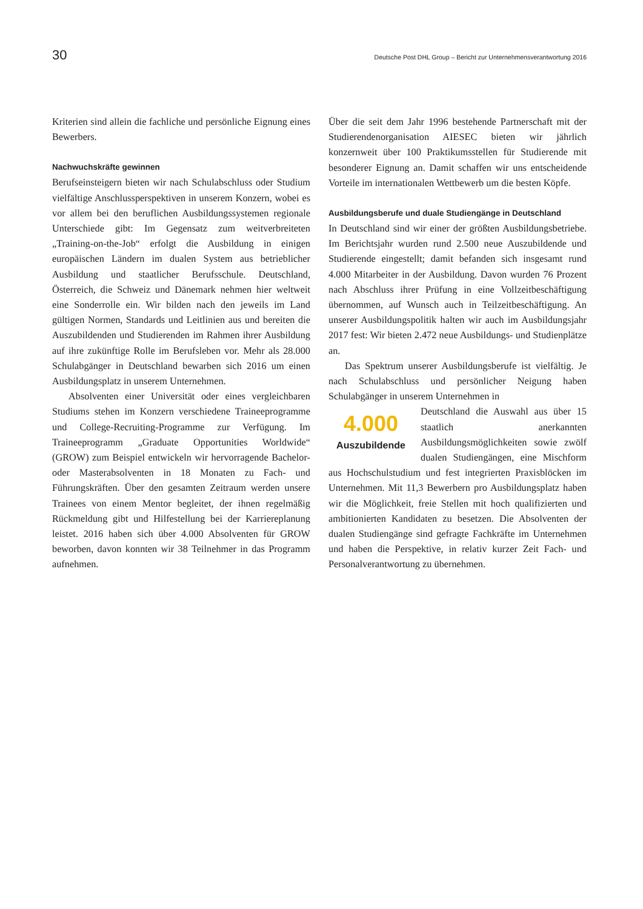30 Deutsche Post DHL Group – Bericht zur Unternehmensverantwortung 2016
Kriterien sind allein die fachliche und persönliche Eignung eines Bewerbers.
Nachwuchskräfte gewinnen
Berufseinsteigern bieten wir nach Schulabschluss oder Studium vielfältige Anschlussperspektiven in unserem Konzern, wobei es vor allem bei den beruflichen Ausbildungssystemen regionale Unterschiede gibt: Im Gegensatz zum weitverbreiteten „Training-on-the-Job“ erfolgt die Ausbildung in einigen europäischen Ländern im dualen System aus betrieblicher Ausbildung und staatlicher Berufsschule. Deutschland, Österreich, die Schweiz und Dänemark nehmen hier weltweit eine Sonderrolle ein. Wir bilden nach den jeweils im Land gültigen Normen, Standards und Leitlinien aus und bereiten die Auszubildenden und Studierenden im Rahmen ihrer Ausbildung auf ihre zukünftige Rolle im Berufsleben vor. Mehr als 28.000 Schulabgänger in Deutschland bewarben sich 2016 um einen Ausbildungsplatz in unserem Unternehmen.
Absolventen einer Universität oder eines vergleichbaren Studiums stehen im Konzern verschiedene Traineeprogramme und College-Recruiting-Programme zur Verfügung. Im Traineeprogramm „Graduate Opportunities Worldwide“ (GROW) zum Beispiel entwickeln wir hervorragende Bachelor- oder Masterabsolventen in 18 Monaten zu Fach- und Führungskräften. Über den gesamten Zeitraum werden unsere Trainees von einem Mentor begleitet, der ihnen regelmäßig Rückmeldung gibt und Hilfestellung bei der Karriereplanung leistet. 2016 haben sich über 4.000 Absolventen für GROW beworben, davon konnten wir 38 Teilnehmer in das Programm aufnehmen.
Über die seit dem Jahr 1996 bestehende Partnerschaft mit der Studierendenorganisation AIESEC bieten wir jährlich konzernweit über 100 Praktikumsstellen für Studierende mit besonderer Eignung an. Damit schaffen wir uns entscheidende Vorteile im internationalen Wettbewerb um die besten Köpfe.
Ausbildungsberufe und duale Studiengänge in Deutschland
In Deutschland sind wir einer der größten Ausbildungsbetriebe. Im Berichtsjahr wurden rund 2.500 neue Auszubildende und Studierende eingestellt; damit befanden sich insgesamt rund 4.000 Mitarbeiter in der Ausbildung. Davon wurden 76 Prozent nach Abschluss ihrer Prüfung in eine Vollzeitbeschäftigung übernommen, auf Wunsch auch in Teilzeitbeschäftigung. An unserer Ausbildungspolitik halten wir auch im Ausbildungsjahr 2017 fest: Wir bieten 2.472 neue Ausbildungs- und Studienplätze an.
Das Spektrum unserer Ausbildungsberufe ist vielfältig. Je nach Schulabschluss und persönlicher Neigung haben Schulabgänger in unserem Unternehmen in
4.000
Auszubildende
Deutschland die Auswahl aus über 15 staatlich anerkannten Ausbildungsmöglichkeiten sowie zwölf dualen Studiengängen, eine Mischform aus Hochschulstudium und fest integrierten Praxisblöcken im Unternehmen. Mit 11,3 Bewerbern pro Ausbildungsplatz haben wir die Möglichkeit, freie Stellen mit hoch qualifizierten und ambitionierten Kandidaten zu besetzen. Die Absolventen der dualen Studiengänge sind gefragte Fachkräfte im Unternehmen und haben die Perspektive, in relativ kurzer Zeit Fach- und Personalverantwortung zu übernehmen.